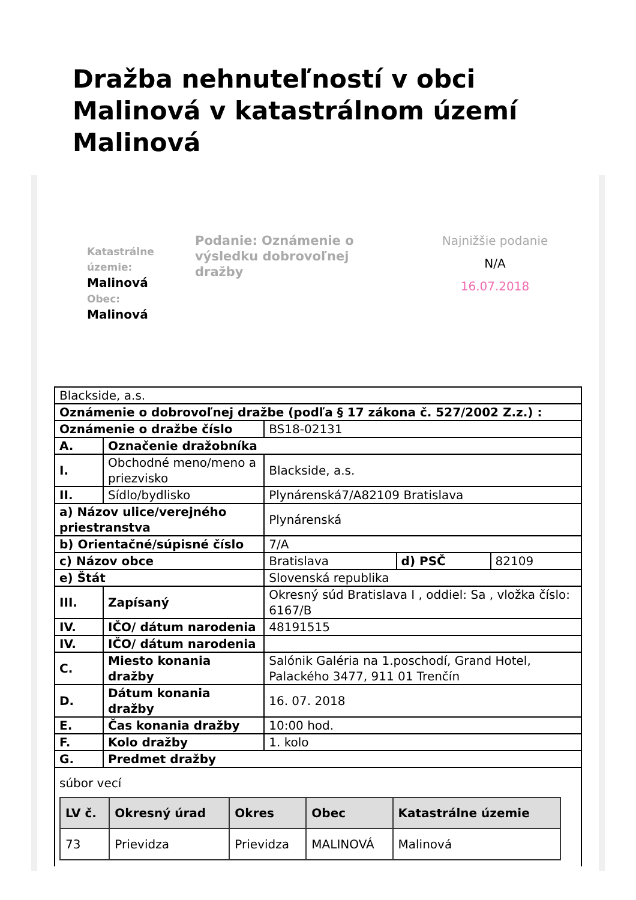Dražba nehnuteľností v obci Malinová v katastrálnom území Malinová
Katastrálne územie:
Malinová
Obec:
Malinová
Podanie: Oznámenie o výsledku dobrovoľnej dražby
Najnižšie podanie
N/A
16.07.2018
| Blackside, a.s. | | | | |
| Oznámenie o dobrovoľnej dražbe (podľa § 17 zákona č. 527/2002 Z.z.) : | | | | |
| Oznámenie o dražbe číslo | | BS18-02131 | | |
| A. | Označenie dražobníka | | | |
| I. | Obchodné meno/meno a priezvisko | Blackside, a.s. | | |
| II. | Sídlo/bydlisko | Plynárenská7/A82109 Bratislava | | |
| a) Názov ulice/verejného priestranstva | | Plynárenská | | |
| b) Orientačné/súpisné číslo | | 7/A | | |
| c) Názov obce | | Bratislava | d) PSČ | 82109 |
| e) Štát | | Slovenská republika | | |
| III. | Zapísaný | Okresný súd Bratislava I , oddiel: Sa , vložka číslo: 6167/B | | |
| IV. | IČO/ dátum narodenia | 48191515 | | |
| IV. | IČO/ dátum narodenia | | | |
| C. | Miesto konania dražby | Salónik Galéria na 1.poschodí, Grand Hotel, Palackého 3477, 911 01 Trenčín | | |
| D. | Dátum konania dražby | 16. 07. 2018 | | |
| E. | Čas konania dražby | 10:00 hod. | | |
| F. | Kolo dražby | 1. kolo | | |
| G. | Predmet dražby | | | |
| súbor vecí / LV č. / Okresný úrad / Okres / Obec / Katastrálne územie / / --- / --- / --- / --- / --- / / 73 / Prievidza / Prievidza / MALINOVÁ / Malinová / | | | | |